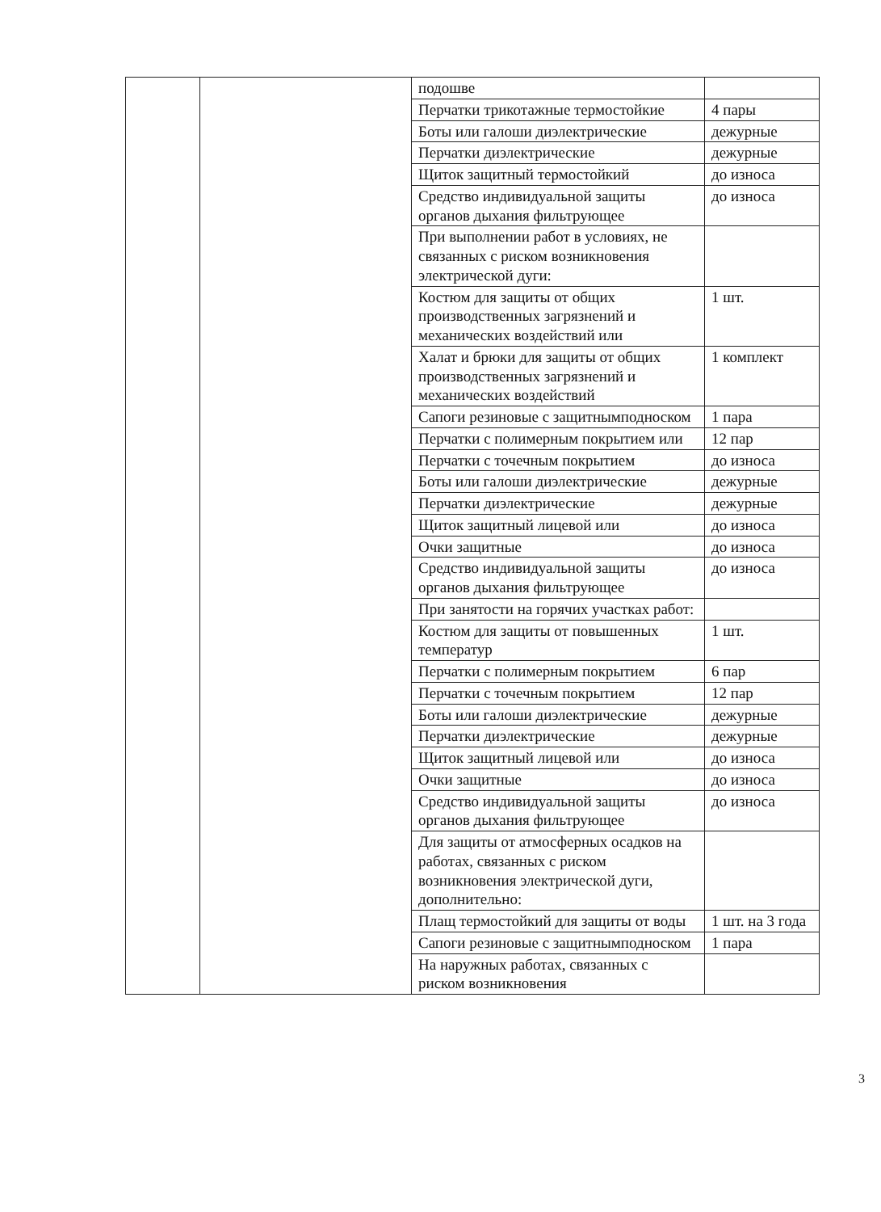| | | подошве | |
| | | Перчатки трикотажные термостойкие | 4 пары |
| | | Боты или галоши диэлектрические | дежурные |
| | | Перчатки диэлектрические | дежурные |
| | | Щиток защитный термостойкий | до износа |
| | | Средство индивидуальной защиты органов дыхания фильтрующее | до износа |
| | | При выполнении работ в условиях, не связанных с риском возникновения электрической дуги: | |
| | | Костюм для защиты от общих производственных загрязнений и механических воздействий или | 1 шт. |
| | | Халат и брюки для защиты от общих производственных загрязнений и механических воздействий | 1 комплект |
| | | Сапоги резиновые с защитнымподноском | 1 пара |
| | | Перчатки с полимерным покрытием или | 12 пар |
| | | Перчатки с точечным покрытием | до износа |
| | | Боты или галоши диэлектрические | дежурные |
| | | Перчатки диэлектрические | дежурные |
| | | Щиток защитный лицевой или | до износа |
| | | Очки защитные | до износа |
| | | Средство индивидуальной защиты органов дыхания фильтрующее | до износа |
| | | При занятости на горячих участках работ: | |
| | | Костюм для защиты от повышенных температур | 1 шт. |
| | | Перчатки с полимерным покрытием | 6 пар |
| | | Перчатки с точечным покрытием | 12 пар |
| | | Боты или галоши диэлектрические | дежурные |
| | | Перчатки диэлектрические | дежурные |
| | | Щиток защитный лицевой или | до износа |
| | | Очки защитные | до износа |
| | | Средство индивидуальной защиты органов дыхания фильтрующее | до износа |
| | | Для защиты от атмосферных осадков на работах, связанных с риском возникновения электрической дуги, дополнительно: | |
| | | Плащ термостойкий для защиты от воды | 1 шт. на 3 года |
| | | Сапоги резиновые с защитнымподноском | 1 пара |
| | | На наружных работах, связанных с риском возникновения | |
3